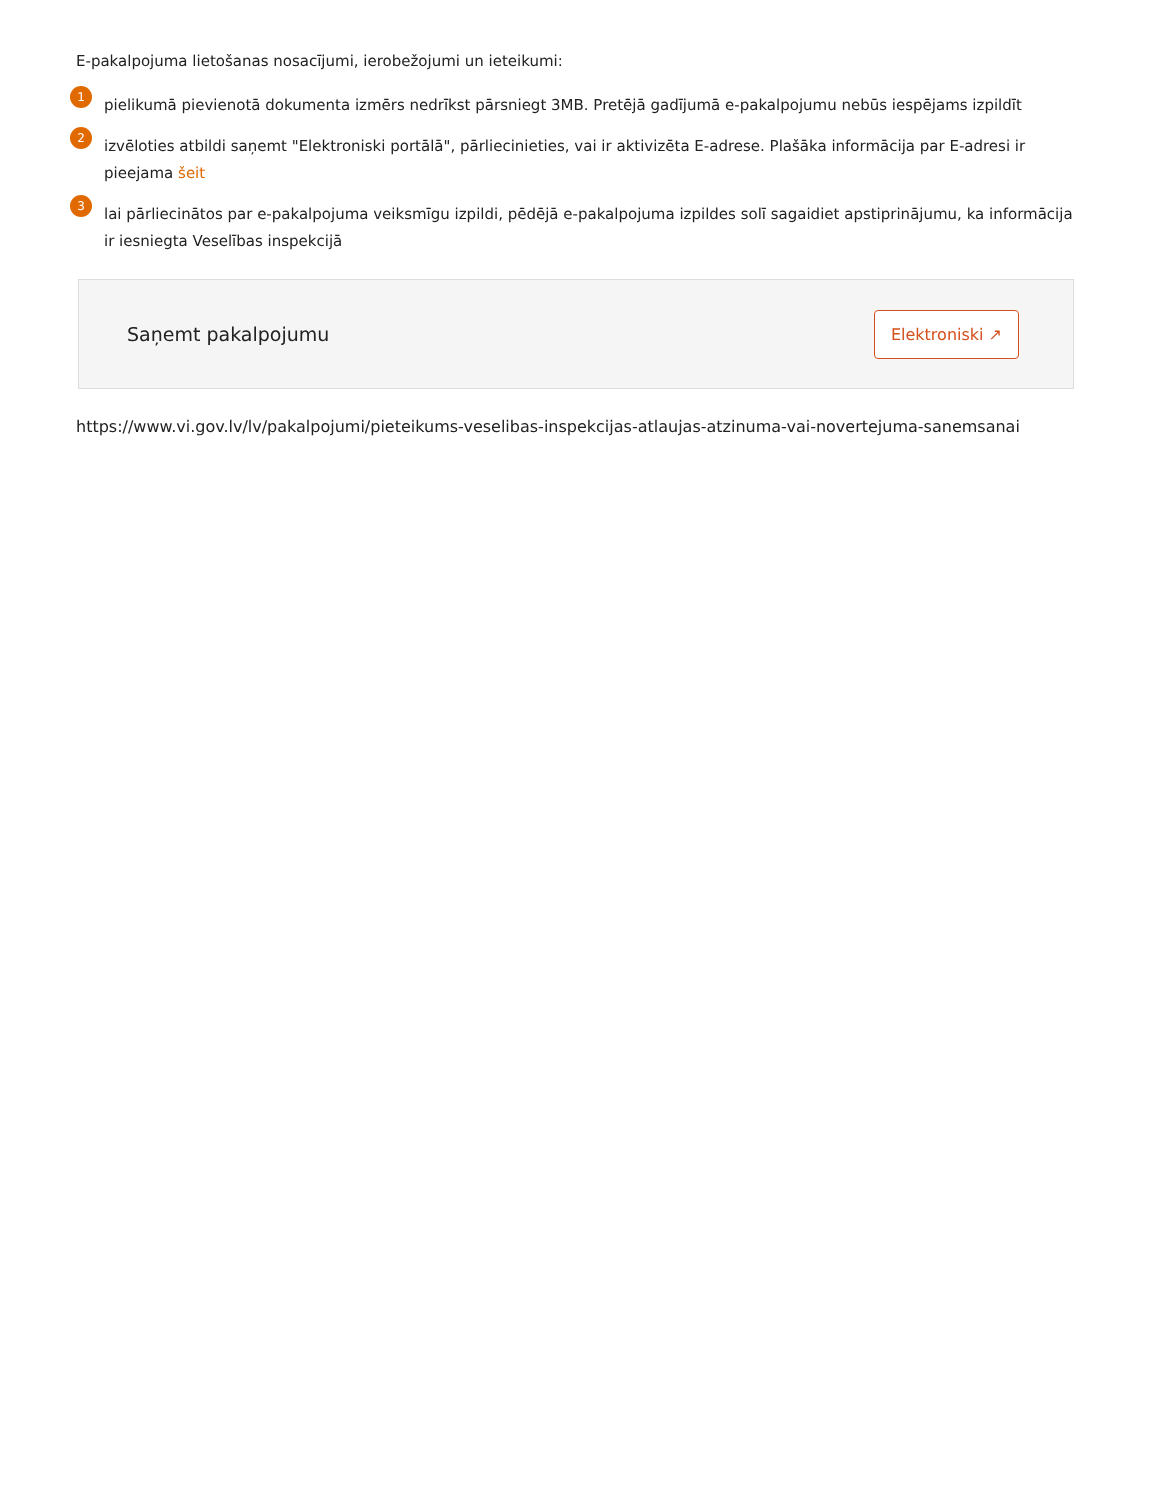E-pakalpojuma lietošanas nosacījumi, ierobežojumi un ieteikumi:
1
pielikumā pievienotā dokumenta izmērs nedrīkst pārsniegt 3MB. Pretējā gadījumā e-pakalpojumu nebūs iespējams izpildīt
2
izvēloties atbildi saņemt "Elektroniski portālā", pārliecinieties, vai ir aktivizēta E-adrese. Plašāka informācija par E-adresi ir pieejama šeit
3
lai pārliecinātos par e-pakalpojuma veiksmīgu izpildi, pēdējā e-pakalpojuma izpildes solī sagaidiet apstiprinājumu, ka informācija ir iesniegta Veselības inspekcijā
Saņemt pakalpojumu
Elektroniski ↗
https://www.vi.gov.lv/lv/pakalpojumi/pieteikums-veselibas-inspekcijas-atlaujas-atzinuma-vai-novertejuma-sanemsanai